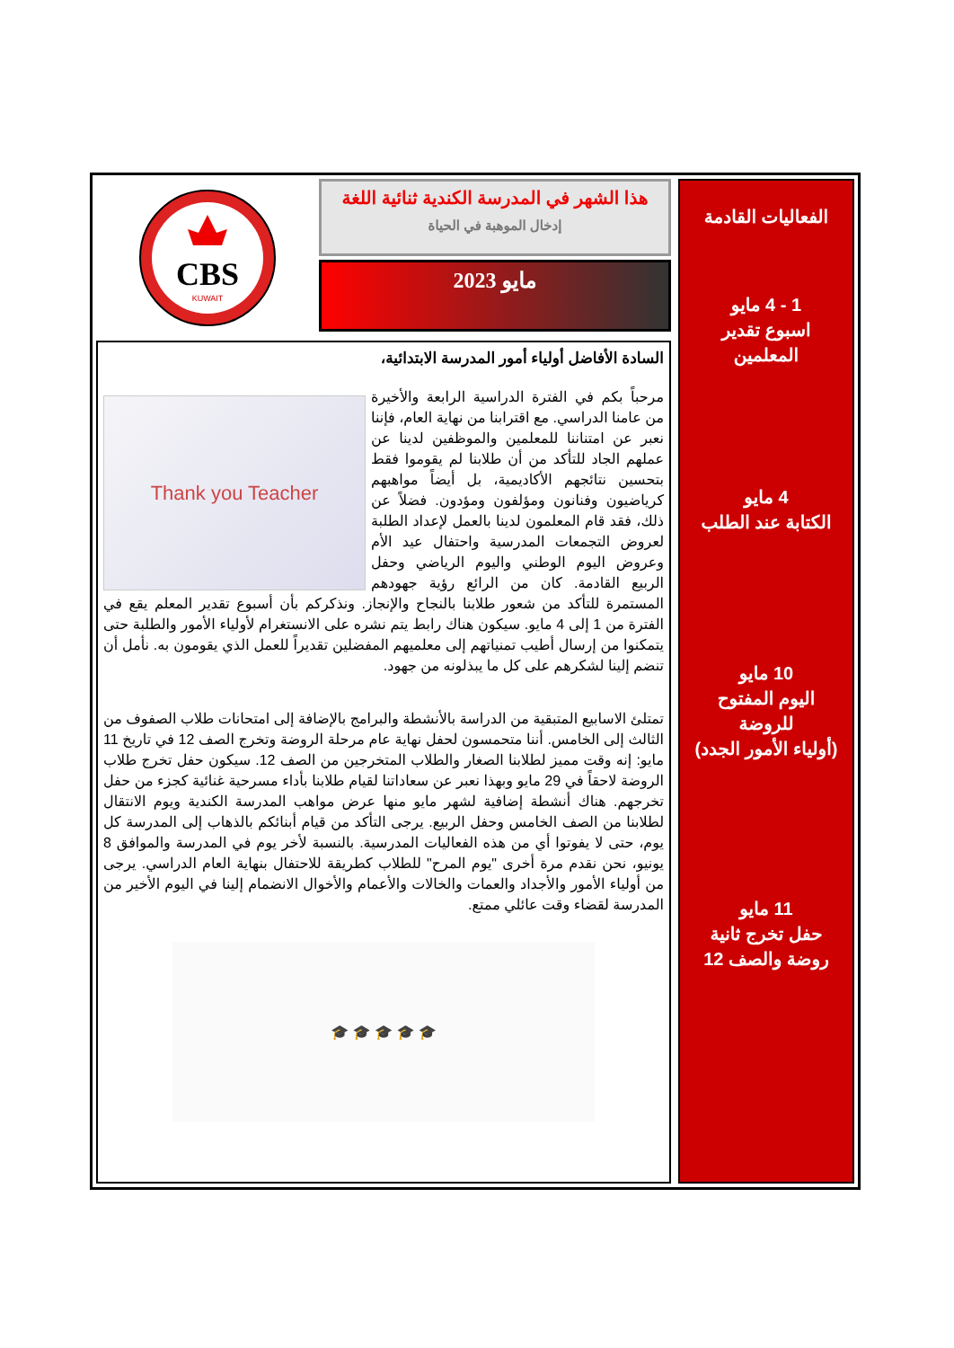الفعاليات القادمة
1 - 4 مايو
اسبوع تقدير
المعلمين
4 مايو
الكتابة عند الطلب
10 مايو
اليوم المفتوح
للروضة
(أولياء الأمور الجدد)
11 مايو
حفل تخرج ثانية
روضة والصف 12
هذا الشهر في المدرسة الكندية ثنائية اللغة
إدخال الموهبة في الحياة
مايو 2023
CBS
KUWAIT
السادة الأفاضل أولياء أمور المدرسة الابتدائية،
Thank you Teacher
مرحباً بكم في الفترة الدراسية الرابعة والأخيرة من عامنا الدراسي. مع اقترابنا من نهاية العام، فإننا نعبر عن امتناننا للمعلمين والموظفين لدينا عن عملهم الجاد للتأكد من أن طلابنا لم يقوموا فقط بتحسين نتائجهم الأكاديمية، بل أيضاً مواهبهم كرياضيون وفنانون ومؤلفون ومؤدون. فضلاً عن ذلك، فقد قام المعلمون لدينا بالعمل لإعداد الطلبة لعروض التجمعات المدرسية واحتفال عيد الأم وعروض اليوم الوطني واليوم الرياضي وحفل الربيع القادمة. كان من الرائع رؤية جهودهم المستمرة للتأكد من شعور طلابنا بالنجاح والإنجاز. ونذكركم بأن أسبوع تقدير المعلم يقع في الفترة من 1 إلى 4 مايو. سيكون هناك رابط يتم نشره على الانستغرام لأولياء الأمور والطلبة حتى يتمكنوا من إرسال أطيب تمنياتهم إلى معلميهم المفضلين تقديراً للعمل الذي يقومون به. نأمل أن تنضم إلينا لشكرهم على كل ما يبذلونه من جهود.
تمتلئ الاسابيع المتبقية من الدراسة بالأنشطة والبرامج بالإضافة إلى امتحانات طلاب الصفوف من الثالث إلى الخامس. أننا متحمسون لحفل نهاية عام مرحلة الروضة وتخرج الصف 12 في تاريخ 11 مايو: إنه وقت مميز لطلابنا الصغار والطلاب المتخرجين من الصف 12. سيكون حفل تخرج طلاب الروضة لاحقاً في 29 مايو وبهذا نعبر عن سعاداتنا لقيام طلابنا بأداء مسرحية غنائية كجزء من حفل تخرجهم. هناك أنشطة إضافية لشهر مايو منها عرض مواهب المدرسة الكندية ويوم الانتقال لطلابنا من الصف الخامس وحفل الربيع. يرجى التأكد من قيام أبنائكم بالذهاب إلى المدرسة كل يوم، حتى لا يفوتوا أي من هذه الفعاليات المدرسية. بالنسبة لأخر يوم في المدرسة والموافق 8 يونيو، نحن نقدم مرة أخرى "يوم المرح" للطلاب كطريقة للاحتفال بنهاية العام الدراسي. يرجى من أولياء الأمور والأجداد والعمات والخالات والأعمام والأخوال الانضمام إلينا في اليوم الأخير من المدرسة لقضاء وقت عائلي ممتع.
🎓 🎓 🎓 🎓 🎓